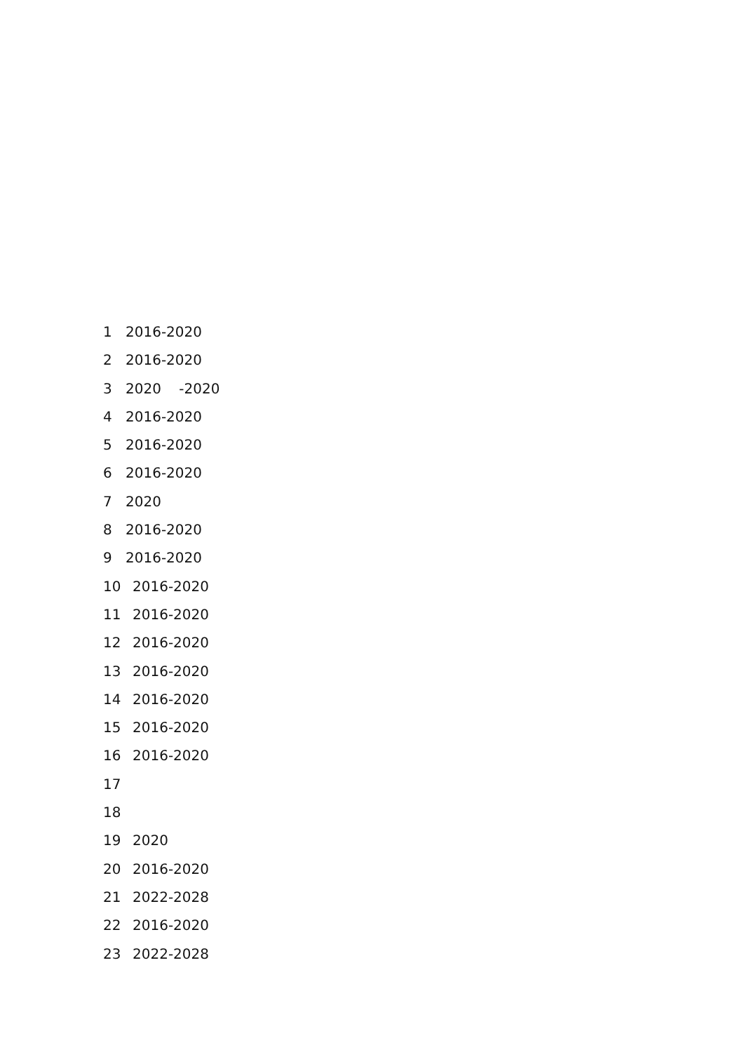1 2016-2020
2 2016-2020
3 2020 -2020
4 2016-2020
5 2016-2020
6 2016-2020
7 2020
8 2016-2020
9 2016-2020
10 2016-2020
11 2016-2020
12 2016-2020
13 2016-2020
14 2016-2020
15 2016-2020
16 2016-2020
17
18
19 2020
20 2016-2020
21 2022-2028
22 2016-2020
23 2022-2028